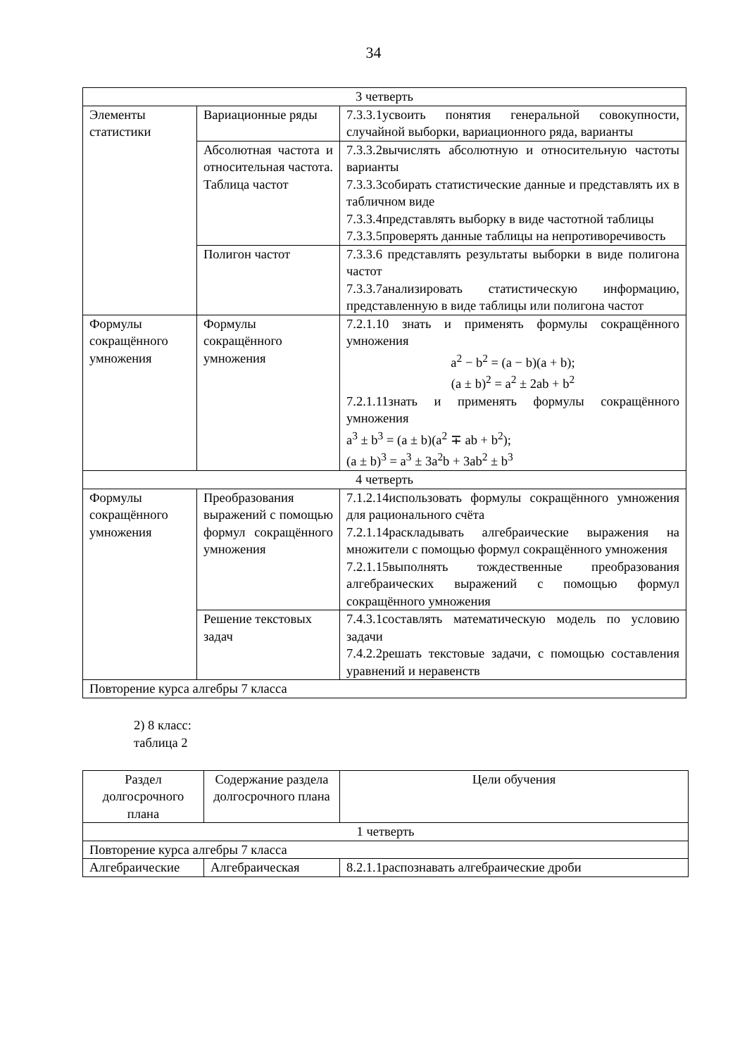34
| 3 четверть | | |
| Элементы статистики | Вариационные ряды | 7.3.3.1усвоить понятия генеральной совокупности, случайной выборки, вариационного ряда, варианты |
| | Абсолютная частота и относительная частота. Таблица частот | 7.3.3.2вычислять абсолютную и относительную частоты варианты 7.3.3.3собирать статистические данные и представлять их в табличном виде 7.3.3.4представлять выборку в виде частотной таблицы 7.3.3.5проверять данные таблицы на непротиворечивость |
| | Полигон частот | 7.3.3.6 представлять результаты выборки в виде полигона частот 7.3.3.7анализировать статистическую информацию, представленную в виде таблицы или полигона частот |
| Формулы сокращённого умножения | Формулы сокращённого умножения | 7.2.1.10 знать и применять формулы сокращённого умножения a<sup>2</sup> − b<sup>2</sup> = (a − b)(a + b); (a ± b)<sup>2</sup> = a<sup>2</sup> ± 2ab + b<sup>2</sup> 7.2.1.11знать и применять формулы сокращённого умножения a<sup>3</sup> ± b<sup>3</sup> = (a ± b)(a<sup>2</sup> ∓ ab + b<sup>2</sup>); (a ± b)<sup>3</sup> = a<sup>3</sup> ± 3a<sup>2</sup>b + 3ab<sup>2</sup> ± b<sup>3</sup> |
| 4 четверть | | |
| Формулы сокращённого умножения | Преобразования выражений с помощью формул сокращённого умножения | 7.1.2.14использовать формулы сокращённого умножения для рационального счёта 7.2.1.14раскладывать алгебраические выражения на множители с помощью формул сокращённого умножения 7.2.1.15выполнять тождественные преобразования алгебраических выражений с помощью формул сокращённого умножения |
| | Решение текстовых задач | 7.4.3.1составлять математическую модель по условию задачи 7.4.2.2решать текстовые задачи, с помощью составления уравнений и неравенств |
| Повторение курса алгебры 7 класса | | |
2) 8 класс:
таблица 2
| Раздел долгосрочного плана | Содержание раздела долгосрочного плана | Цели обучения |
| --- | --- | --- |
| 1 четверть | | |
| Повторение курса алгебры 7 класса | | |
| Алгебраические | Алгебраическая | 8.2.1.1распознавать алгебраические дроби |